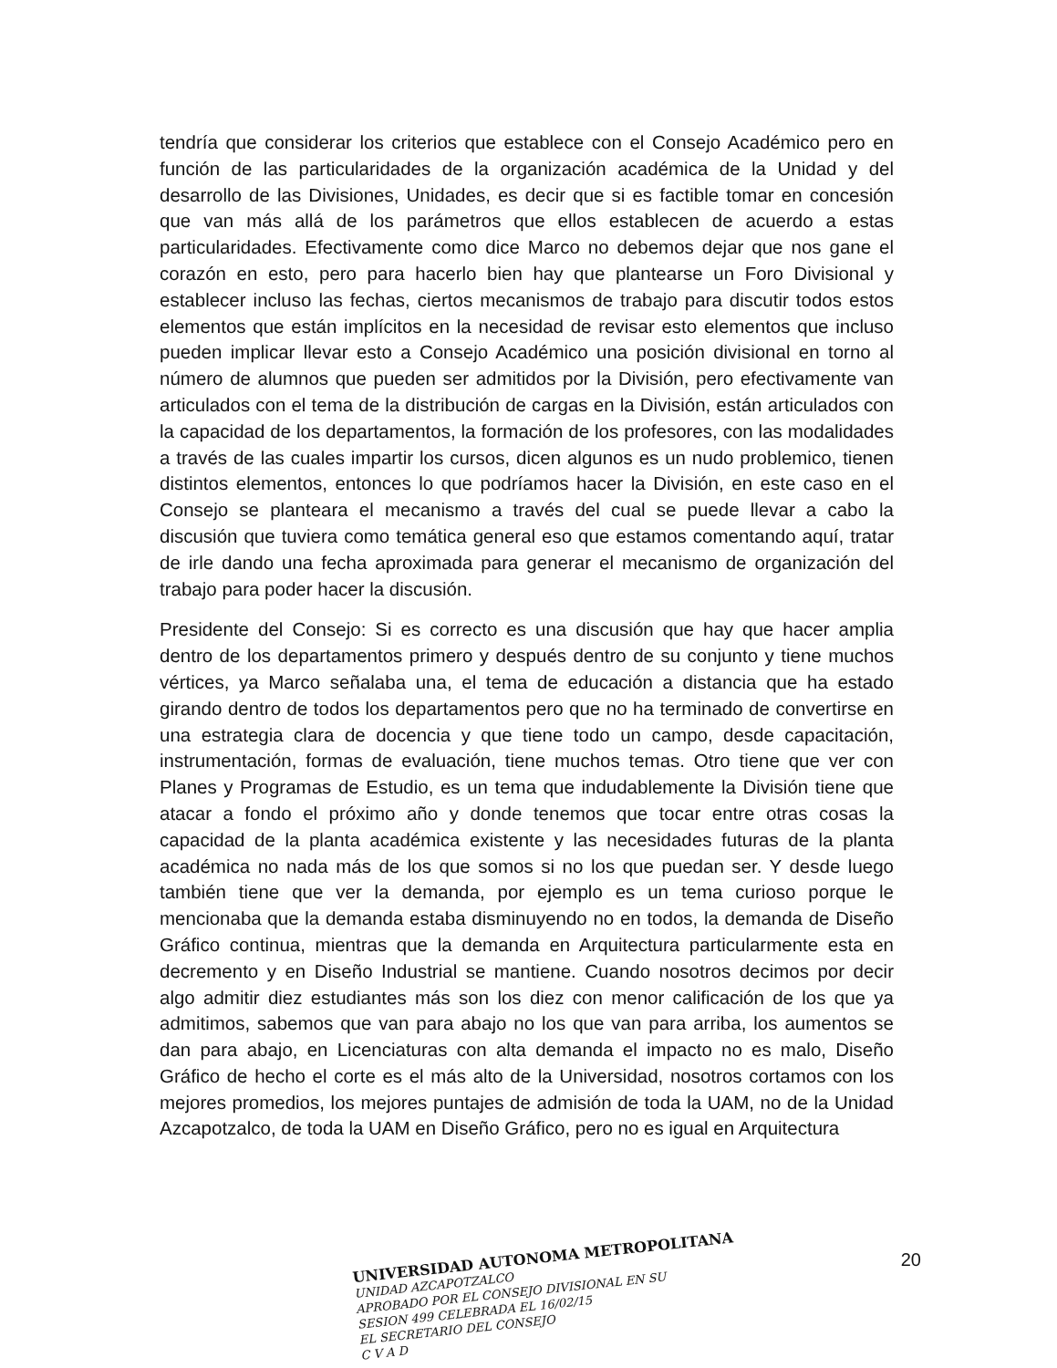tendría que considerar los criterios que establece con el Consejo Académico pero en función de las particularidades de la organización académica de la Unidad y del desarrollo de las Divisiones, Unidades, es decir que si es factible tomar en concesión que van más allá de los parámetros que ellos establecen de acuerdo a estas particularidades. Efectivamente como dice Marco no debemos dejar que nos gane el corazón en esto, pero para hacerlo bien hay que plantearse un Foro Divisional y establecer incluso las fechas, ciertos mecanismos de trabajo para discutir todos estos elementos que están implícitos en la necesidad de revisar esto elementos que incluso pueden implicar llevar esto a Consejo Académico una posición divisional en torno al número de alumnos que pueden ser admitidos por la División, pero efectivamente van articulados con el tema de la distribución de cargas en la División, están articulados con la capacidad de los departamentos, la formación de los profesores, con las modalidades a través de las cuales impartir los cursos, dicen algunos es un nudo problemico, tienen distintos elementos, entonces lo que podríamos hacer la División, en este caso en el Consejo se planteara el mecanismo a través del cual se puede llevar a cabo la discusión que tuviera como temática general eso que estamos comentando aquí, tratar de irle dando una fecha aproximada para generar el mecanismo de organización del trabajo para poder hacer la discusión.
Presidente del Consejo: Si es correcto es una discusión que hay que hacer amplia dentro de los departamentos primero y después dentro de su conjunto y tiene muchos vértices, ya Marco señalaba una, el tema de educación a distancia que ha estado girando dentro de todos los departamentos pero que no ha terminado de convertirse en una estrategia clara de docencia y que tiene todo un campo, desde capacitación, instrumentación, formas de evaluación, tiene muchos temas. Otro tiene que ver con Planes y Programas de Estudio, es un tema que indudablemente la División tiene que atacar a fondo el próximo año y donde tenemos que tocar entre otras cosas la capacidad de la planta académica existente y las necesidades futuras de la planta académica no nada más de los que somos si no los que puedan ser. Y desde luego también tiene que ver la demanda, por ejemplo es un tema curioso porque le mencionaba que la demanda estaba disminuyendo no en todos, la demanda de Diseño Gráfico continua, mientras que la demanda en Arquitectura particularmente esta en decremento y en Diseño Industrial se mantiene. Cuando nosotros decimos por decir algo admitir diez estudiantes más son los diez con menor calificación de los que ya admitimos, sabemos que van para abajo no los que van para arriba, los aumentos se dan para abajo, en Licenciaturas con alta demanda el impacto no es malo, Diseño Gráfico de hecho el corte es el más alto de la Universidad, nosotros cortamos con los mejores promedios, los mejores puntajes de admisión de toda la UAM, no de la Unidad Azcapotzalco, de toda la UAM en Diseño Gráfico, pero no es igual en Arquitectura
UNIVERSIDAD AUTONOMA METROPOLITANA
UNIDAD AZCAPOTZALCO
APROBADO POR EL CONSEJO DIVISIONAL EN SU
SESION 499 CELEBRADA EL 16/02/15
EL SECRETARIO DEL CONSEJO
C V A D
20